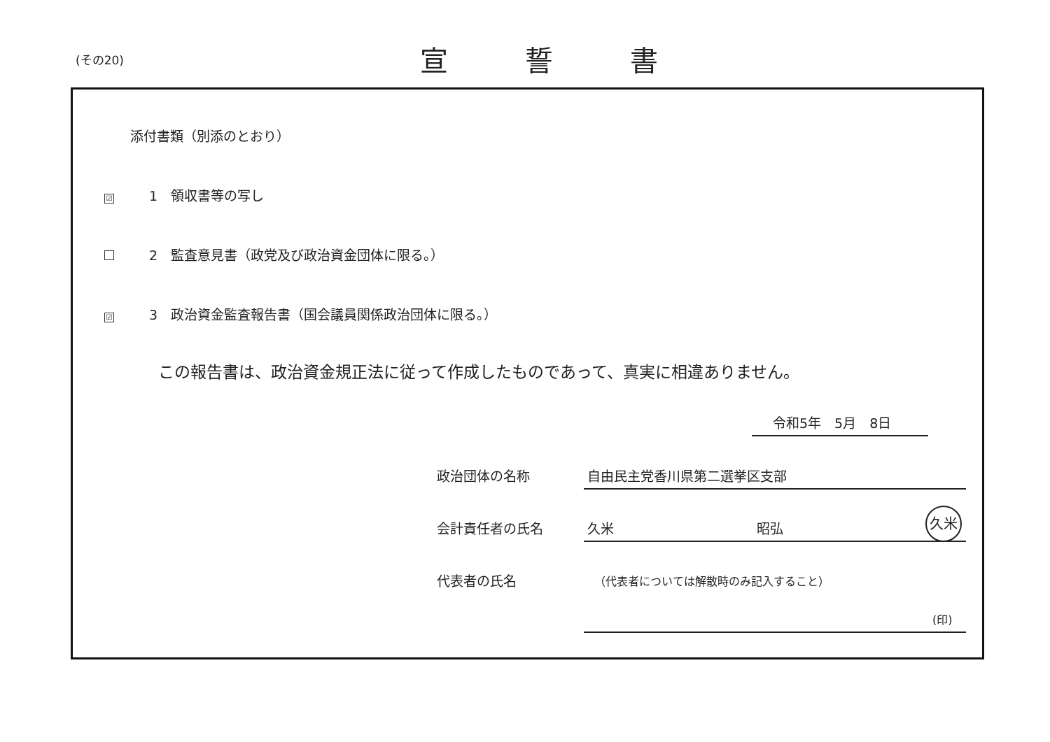(その20) 宣誓書
添付書類（別添のとおり）
☑ 1　領収書等の写し
2　監査意見書（政党及び政治資金団体に限る。）
☑ 3　政治資金監査報告書（国会議員関係政治団体に限る。）
この報告書は、政治資金規正法に従って作成したものであって、真実に相違ありません。
令和5年　5月　8日
政治団体の名称 自由民主党香川県第二選挙区支部
会計責任者の氏名 久米 昭弘
久米
代表者の氏名
（代表者については解散時のみ記入すること）
(印)